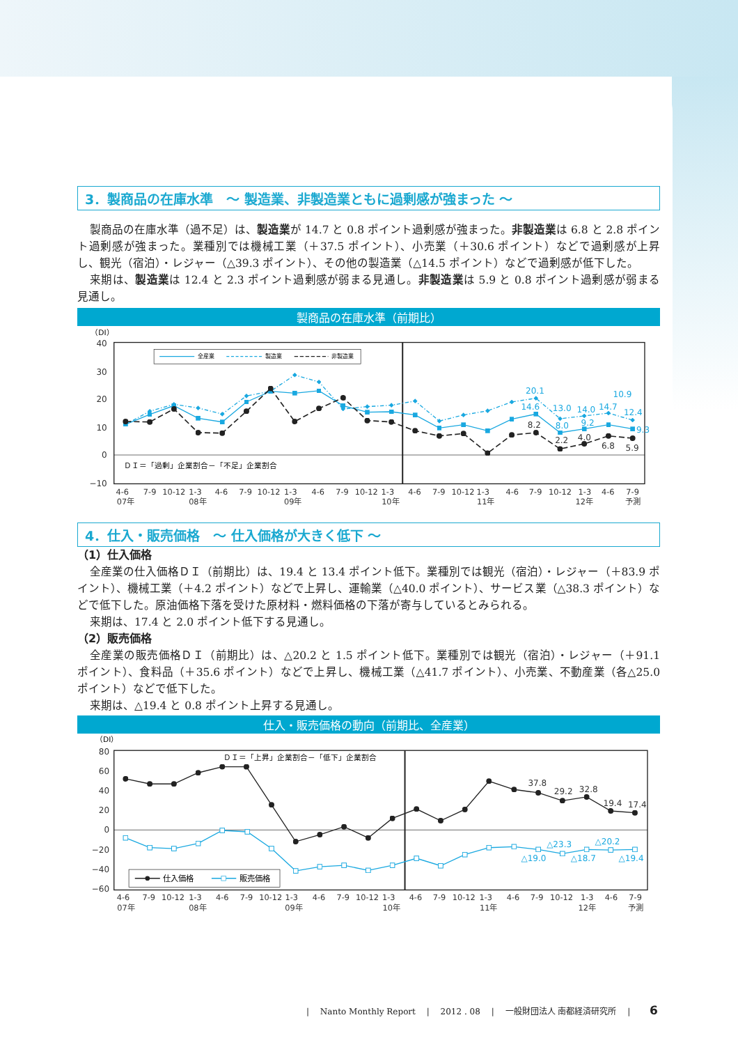3．製商品の在庫水準　～ 製造業、非製造業ともに過剰感が強まった ～
製商品の在庫水準（過不足）は、製造業が 14.7 と 0.8 ポイント過剰感が強まった。非製造業は 6.8 と 2.8 ポイント過剰感が強まった。業種別では機械工業（＋37.5 ポイント）、小売業（＋30.6 ポイント）などで過剰感が上昇し、観光（宿泊）・レジャー（△39.3 ポイント）、その他の製造業（△14.5 ポイント）などで過剰感が低下した。
来期は、製造業は 12.4 と 2.3 ポイント過剰感が弱まる見通し。非製造業は 5.9 と 0.8 ポイント過剰感が弱まる見通し。
製商品の在庫水準（前期比）
40
30
20
10
0
−10
（DI）
全産業
製造業
非製造業
20.1
14.6
13.0
14.0
14.7
10.9
12.4
8.0
9.2
9.3
8.2
2.2
4.0
6.8
5.9
ＤＩ＝「過剰」企業割合－「不足」企業割合
4-6
7-9
10-12
1-3
4-6
7-9
10-12
1-3
4-6
7-9
10-12
1-3
4-6
7-9
10-12
1-3
4-6
7-9
10-12
1-3
4-6
7-9
07年
08年
09年
10年
11年
12年
予測
4．仕入・販売価格　～ 仕入価格が大きく低下 ～
（1）仕入価格
全産業の仕入価格ＤＩ（前期比）は、19.4 と 13.4 ポイント低下。業種別では観光（宿泊）・レジャー（＋83.9 ポイント）、機械工業（＋4.2 ポイント）などで上昇し、運輸業（△40.0 ポイント）、サービス業（△38.3 ポイント）などで低下した。原油価格下落を受けた原材料・燃料価格の下落が寄与しているとみられる。
来期は、17.4 と 2.0 ポイント低下する見通し。
（2）販売価格
全産業の販売価格ＤＩ（前期比）は、△20.2 と 1.5 ポイント低下。業種別では観光（宿泊）・レジャー（＋91.1 ポイント）、食料品（＋35.6 ポイント）などで上昇し、機械工業（△41.7 ポイント）、小売業、不動産業（各△25.0 ポイント）などで低下した。
来期は、△19.4 と 0.8 ポイント上昇する見通し。
仕入・販売価格の動向（前期比、全産業）
（DI）
80
60
40
20
0
−20
−40
−60
ＤＩ＝「上昇」企業割合－「低下」企業割合
37.8
29.2
32.8
19.4
17.4
△23.3
△20.2
△19.0
△18.7
△19.4
仕入価格
販売価格
4-6
7-9
10-12
1-3
4-6
7-9
10-12
1-3
4-6
7-9
10-12
1-3
4-6
7-9
10-12
1-3
4-6
7-9
10-12
1-3
4-6
7-9
07年
08年
09年
10年
11年
12年
予測
|　 Nanto Monthly Report 　|　 2012 . 08 　|　 一般財団法人 南都経済研究所 　|　　 6